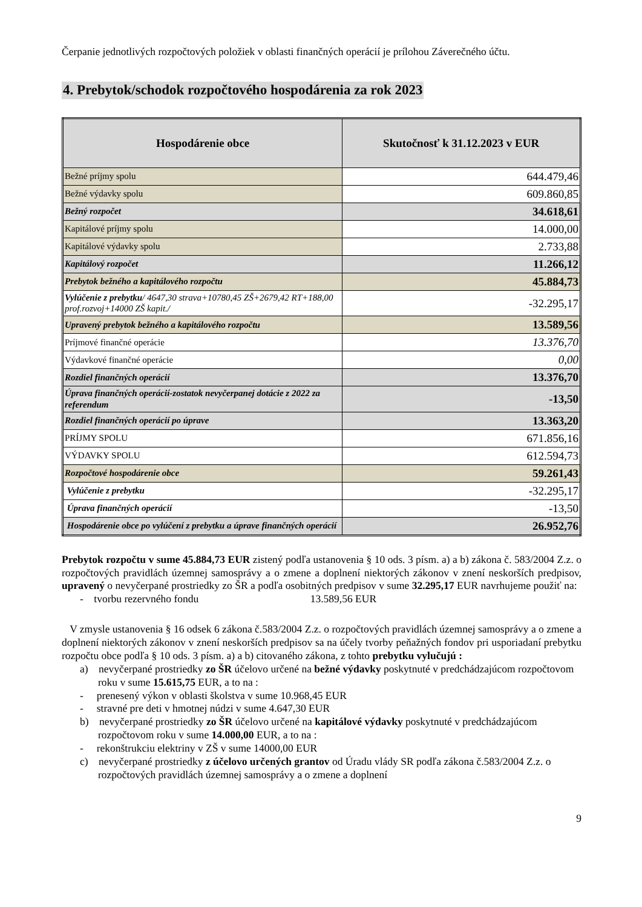Čerpanie jednotlivých rozpočtových položiek v oblasti finančných operácií je prílohou Záverečného účtu.
4. Prebytok/schodok rozpočtového hospodárenia za rok 2023
| Hospodárenie obce | Skutočnosť k 31.12.2023 v EUR |
| --- | --- |
| Bežné príjmy spolu | 644.479,46 |
| Bežné výdavky spolu | 609.860,85 |
| Bežný rozpočet | 34.618,61 |
| Kapitálové príjmy spolu | 14.000,00 |
| Kapitálové výdavky spolu | 2.733,88 |
| Kapitálový rozpočet | 11.266,12 |
| Prebytok bežného a kapitálového rozpočtu | 45.884,73 |
| Vylúčenie z prebytku / 4647,30 strava+10780,45 ZŠ+2679,42 RT+188,00 prof.rozvoj+14000 ZŠ kapit./ | -32.295,17 |
| Upravený prebytok bežného a kapitálového rozpočtu | 13.589,56 |
| Príjmové finančné operácie | 13.376,70 |
| Výdavkové finančné operácie | 0,00 |
| Rozdiel finančných operácií | 13.376,70 |
| Úprava finančných operácií-zostatok nevyčerpanej dotácie z 2022 za referendum | -13,50 |
| Rozdiel finančných operácií po úprave | 13.363,20 |
| PRÍJMY SPOLU | 671.856,16 |
| VÝDAVKY SPOLU | 612.594,73 |
| Rozpočtové hospodárenie obce | 59.261,43 |
| Vylúčenie z prebytku | -32.295,17 |
| Úprava finančných operácií | -13,50 |
| Hospodárenie obce po vylúčení z prebytku a úprave finančných operácií | 26.952,76 |
Prebytok rozpočtu v sume 45.884,73 EUR zistený podľa ustanovenia § 10 ods. 3 písm. a) a b) zákona č. 583/2004 Z.z. o rozpočtových pravidlách územnej samosprávy a o zmene a doplnení niektorých zákonov v znení neskorších predpisov, upravený o nevyčerpané prostriedky zo ŠR a podľa osobitných predpisov v sume 32.295,17 EUR navrhujeme použiť na:
- tvorbu rezervného fondu 13.589,56 EUR
V zmysle ustanovenia § 16 odsek 6 zákona č.583/2004 Z.z. o rozpočtových pravidlách územnej samosprávy a o zmene a doplnení niektorých zákonov v znení neskorších predpisov sa na účely tvorby peňažných fondov pri usporiadaní prebytku rozpočtu obce podľa § 10 ods. 3 písm. a) a b) citovaného zákona, z tohto prebytku vylučujú :
a) nevyčerpané prostriedky zo ŠR účelovo určené na bežné výdavky poskytnuté v predchádzajúcom rozpočtovom roku v sume 15.615,75 EUR, a to na :
- prenesený výkon v oblasti školstva v sume 10.968,45 EUR
- stravné pre deti v hmotnej núdzi v sume 4.647,30 EUR
b) nevyčerpané prostriedky zo ŠR účelovo určené na kapitálové výdavky poskytnuté v predchádzajúcom rozpočtovom roku v sume 14.000,00 EUR, a to na :
- rekonštrukciu elektriny v ZŠ v sume 14000,00 EUR
c) nevyčerpané prostriedky z účelovo určených grantov od Úradu vlády SR podľa zákona č.583/2004 Z.z. o rozpočtových pravidlách územnej samosprávy a o zmene a doplnení
9